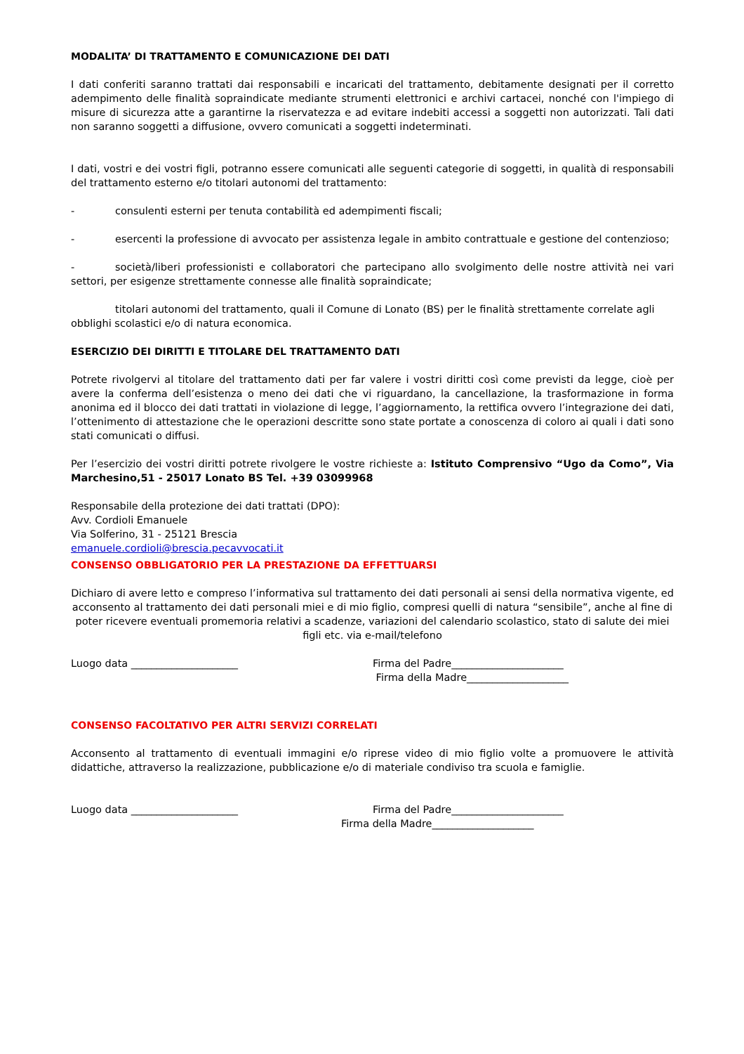MODALITA’ DI TRATTAMENTO E COMUNICAZIONE DEI DATI
I dati conferiti saranno trattati dai responsabili e incaricati del trattamento, debitamente designati per il corretto adempimento delle finalità sopraindicate mediante strumenti elettronici e archivi cartacei, nonché con l'impiego di misure di sicurezza atte a garantirne la riservatezza e ad evitare indebiti accessi a soggetti non autorizzati. Tali dati non saranno soggetti a diffusione, ovvero comunicati a soggetti indeterminati.
I dati, vostri e dei vostri figli, potranno essere comunicati alle seguenti categorie di soggetti, in qualità di responsabili del trattamento esterno e/o titolari autonomi del trattamento:
- consulenti esterni per tenuta contabilità ed adempimenti fiscali;
- esercenti la professione di avvocato per assistenza legale in ambito contrattuale e gestione del contenzioso;
- società/liberi professionisti e collaboratori che partecipano allo svolgimento delle nostre attività nei vari settori, per esigenze strettamente connesse alle finalità sopraindicate;
titolari autonomi del trattamento, quali il Comune di Lonato (BS) per le finalità strettamente correlate agli obblighi scolastici e/o di natura economica.
ESERCIZIO DEI DIRITTI E TITOLARE DEL TRATTAMENTO DATI
Potrete rivolgervi al titolare del trattamento dati per far valere i vostri diritti così come previsti da legge, cioè per avere la conferma dell’esistenza o meno dei dati che vi riguardano, la cancellazione, la trasformazione in forma anonima ed il blocco dei dati trattati in violazione di legge, l’aggiornamento, la rettifica ovvero l’integrazione dei dati, l’ottenimento di attestazione che le operazioni descritte sono state portate a conoscenza di coloro ai quali i dati sono stati comunicati o diffusi.
Per l’esercizio dei vostri diritti potrete rivolgere le vostre richieste a: Istituto Comprensivo “Ugo da Como”, Via Marchesino,51 - 25017 Lonato BS Tel. +39 03099968
Responsabile della protezione dei dati trattati (DPO):
Avv. Cordioli Emanuele
Via Solferino, 31 - 25121 Brescia
emanuele.cordioli@brescia.pecavvocati.it
CONSENSO OBBLIGATORIO PER LA PRESTAZIONE DA EFFETTUARSI
Dichiaro di avere letto e compreso l’informativa sul trattamento dei dati personali ai sensi della normativa vigente, ed acconsento al trattamento dei dati personali miei e di mio figlio, compresi quelli di natura “sensibile”, anche al fine di poter ricevere eventuali promemoria relativi a scadenze, variazioni del calendario scolastico, stato di salute dei miei figli etc. via e-mail/telefono
Luogo data _____________________
Firma del Padre______________________
Firma della Madre____________________
CONSENSO FACOLTATIVO PER ALTRI SERVIZI CORRELATI
Acconsento al trattamento di eventuali immagini e/o riprese video di mio figlio volte a promuovere le attività didattiche, attraverso la realizzazione, pubblicazione e/o di materiale condiviso tra scuola e famiglie.
Luogo data _____________________
Firma del Padre______________________
Firma della Madre____________________